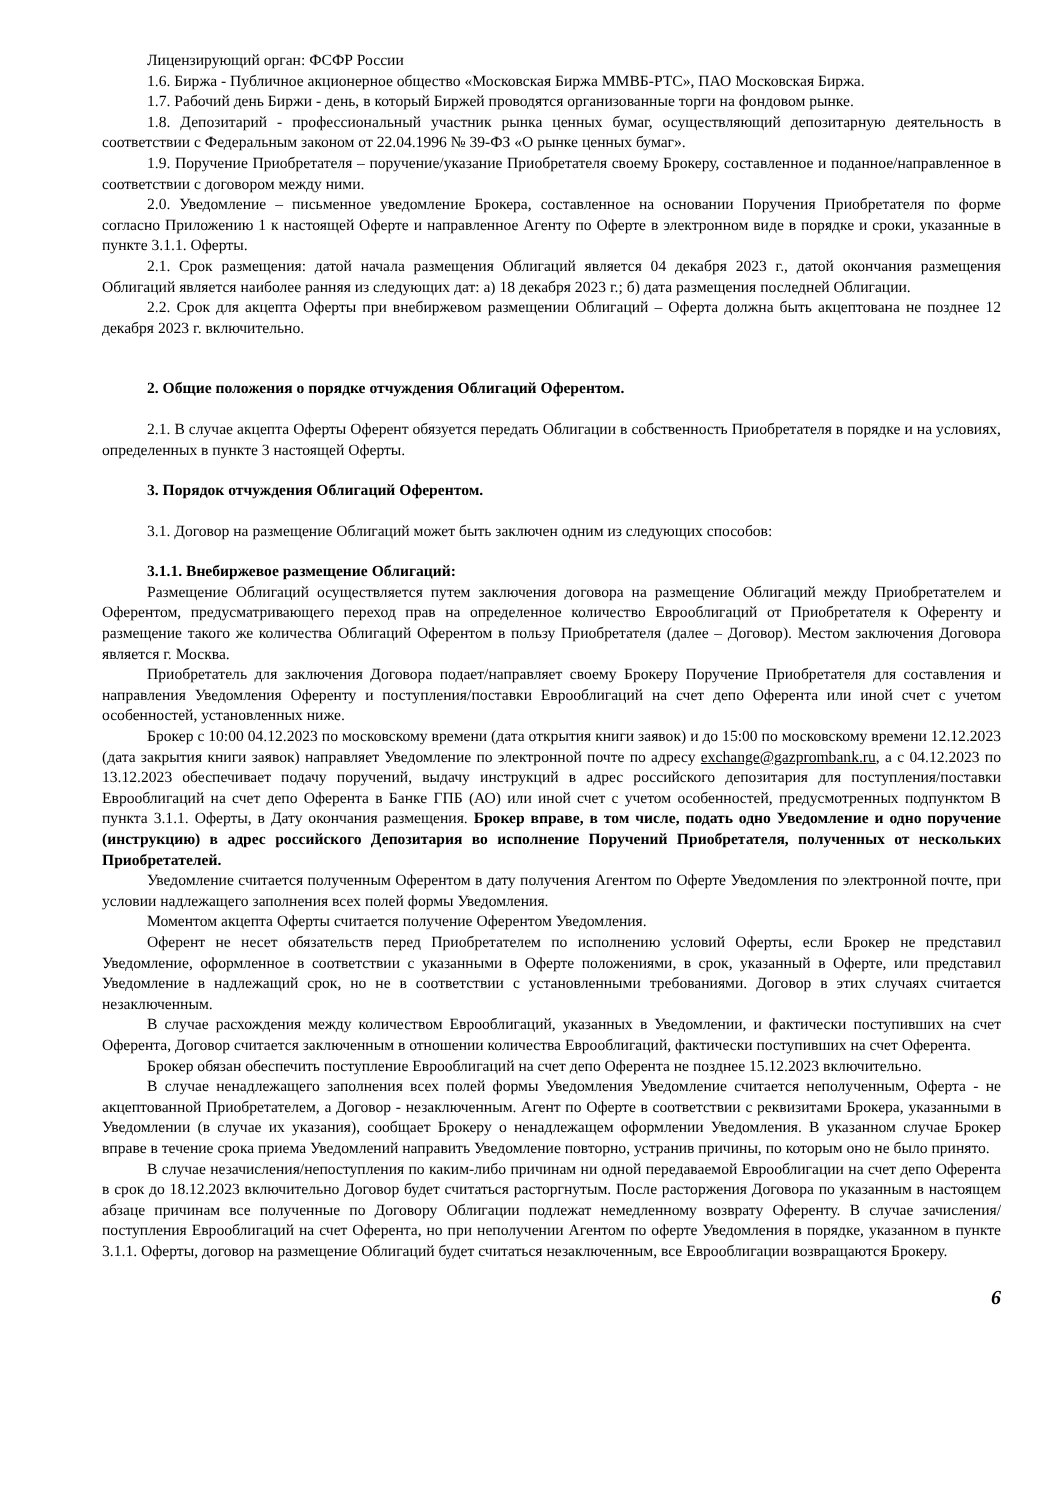Лицензирующий орган: ФСФР России
1.6. Биржа - Публичное акционерное общество «Московская Биржа ММВБ-РТС», ПАО Московская Биржа.
1.7. Рабочий день Биржи - день, в который Биржей проводятся организованные торги на фондовом рынке.
1.8. Депозитарий - профессиональный участник рынка ценных бумаг, осуществляющий депозитарную деятельность в соответствии с Федеральным законом от 22.04.1996 № 39-ФЗ «О рынке ценных бумаг».
1.9. Поручение Приобретателя – поручение/указание Приобретателя своему Брокеру, составленное и поданное/направленное в соответствии с договором между ними.
2.0. Уведомление – письменное уведомление Брокера, составленное на основании Поручения Приобретателя по форме согласно Приложению 1 к настоящей Оферте и направленное Агенту по Оферте в электронном виде в порядке и сроки, указанные в пункте 3.1.1. Оферты.
2.1. Срок размещения: датой начала размещения Облигаций является 04 декабря 2023 г., датой окончания размещения Облигаций является наиболее ранняя из следующих дат: а) 18 декабря 2023 г.; б) дата размещения последней Облигации.
2.2. Срок для акцепта Оферты при внебиржевом размещении Облигаций – Оферта должна быть акцептована не позднее 12 декабря 2023 г. включительно.
2. Общие положения о порядке отчуждения Облигаций Оферентом.
2.1. В случае акцепта Оферты Оферент обязуется передать Облигации в собственность Приобретателя в порядке и на условиях, определенных в пункте 3 настоящей Оферты.
3. Порядок отчуждения Облигаций Оферентом.
3.1. Договор на размещение Облигаций может быть заключен одним из следующих способов:
3.1.1. Внебиржевое размещение Облигаций:
Размещение Облигаций осуществляется путем заключения договора на размещение Облигаций между Приобретателем и Оферентом, предусматривающего переход прав на определенное количество Еврооблигаций от Приобретателя к Оференту и размещение такого же количества Облигаций Оферентом в пользу Приобретателя (далее – Договор). Местом заключения Договора является г. Москва.
Приобретатель для заключения Договора подает/направляет своему Брокеру Поручение Приобретателя для составления и направления Уведомления Оференту и поступления/поставки Еврооблигаций на счет депо Оферента или иной счет с учетом особенностей, установленных ниже.
Брокер с 10:00 04.12.2023 по московскому времени (дата открытия книги заявок) и до 15:00 по московскому времени 12.12.2023 (дата закрытия книги заявок) направляет Уведомление по электронной почте по адресу exchange@gazprombank.ru, а с 04.12.2023 по 13.12.2023 обеспечивает подачу поручений, выдачу инструкций в адрес российского депозитария для поступления/поставки Еврооблигаций на счет депо Оферента в Банке ГПБ (АО) или иной счет с учетом особенностей, предусмотренных подпунктом В пункта 3.1.1. Оферты, в Дату окончания размещения. Брокер вправе, в том числе, подать одно Уведомление и одно поручение (инструкцию) в адрес российского Депозитария во исполнение Поручений Приобретателя, полученных от нескольких Приобретателей.
Уведомление считается полученным Оферентом в дату получения Агентом по Оферте Уведомления по электронной почте, при условии надлежащего заполнения всех полей формы Уведомления.
Моментом акцепта Оферты считается получение Оферентом Уведомления.
Оферент не несет обязательств перед Приобретателем по исполнению условий Оферты, если Брокер не представил Уведомление, оформленное в соответствии с указанными в Оферте положениями, в срок, указанный в Оферте, или представил Уведомление в надлежащий срок, но не в соответствии с установленными требованиями. Договор в этих случаях считается незаключенным.
В случае расхождения между количеством Еврооблигаций, указанных в Уведомлении, и фактически поступивших на счет Оферента, Договор считается заключенным в отношении количества Еврооблигаций, фактически поступивших на счет Оферента.
Брокер обязан обеспечить поступление Еврооблигаций на счет депо Оферента не позднее 15.12.2023 включительно.
В случае ненадлежащего заполнения всех полей формы Уведомления Уведомление считается неполученным, Оферта - не акцептованной Приобретателем, а Договор - незаключенным. Агент по Оферте в соответствии с реквизитами Брокера, указанными в Уведомлении (в случае их указания), сообщает Брокеру о ненадлежащем оформлении Уведомления. В указанном случае Брокер вправе в течение срока приема Уведомлений направить Уведомление повторно, устранив причины, по которым оно не было принято.
В случае незачисления/непоступления по каким-либо причинам ни одной передаваемой Еврооблигации на счет депо Оферента в срок до 18.12.2023 включительно Договор будет считаться расторгнутым. После расторжения Договора по указанным в настоящем абзаце причинам все полученные по Договору Облигации подлежат немедленному возврату Оференту. В случае зачисления/поступления Еврооблигаций на счет Оферента, но при неполучении Агентом по оферте Уведомления в порядке, указанном в пункте 3.1.1. Оферты, договор на размещение Облигаций будет считаться незаключенным, все Еврооблигации возвращаются Брокеру.
6